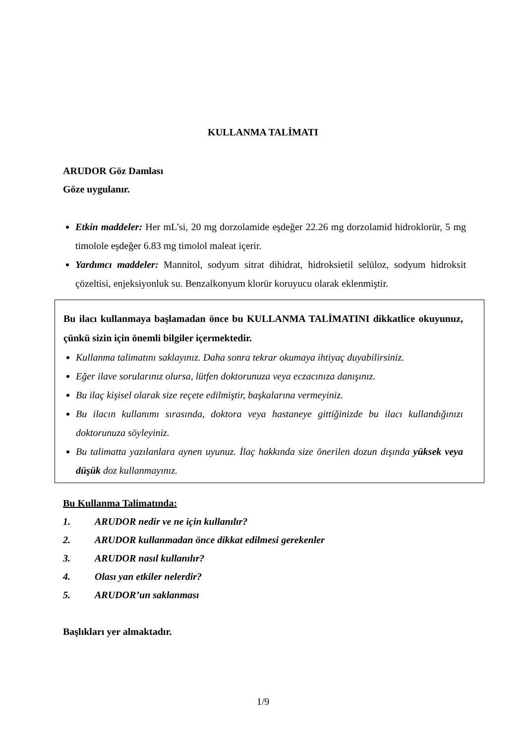KULLANMA TALİMATI
ARUDOR Göz Damlası
Göze uygulanır.
Etkin maddeler: Her mL’si, 20 mg dorzolamide eşdeğer 22.26 mg dorzolamid hidroklorür, 5 mg timolole eşdeğer 6.83 mg timolol maleat içerir.
Yardımcı maddeler: Mannitol, sodyum sitrat dihidrat, hidroksietil selüloz, sodyum hidroksit çözeltisi, enjeksiyonluk su. Benzalkonyum klorür koruyucu olarak eklenmiştir.
Bu ilacı kullanmaya başlamadan önce bu KULLANMA TALİMATINI dikkatlice okuyunuz, çünkü sizin için önemli bilgiler içermektedir.
Kullanma talimatını saklayınız. Daha sonra tekrar okumaya ihtiyaç duyabilirsiniz.
Eğer ilave sorularınız olursa, lütfen doktorunuza veya eczacınıza danışınız.
Bu ilaç kişisel olarak size reçete edilmiştir, başkalarına vermeyiniz.
Bu ilacın kullanımı sırasında, doktora veya hastaneye gittiğinizde bu ilacı kullandığınızı doktorunuza söyleyiniz.
Bu talimatta yazılanlara aynen uyunuz. İlaç hakkında size önerilen dozun dışında yüksek veya düşük doz kullanmayınız.
Bu Kullanma Talimatında:
| 1. | ARUDOR nedir ve ne için kullanılır? |
| 2. | ARUDOR kullanmadan önce dikkat edilmesi gerekenler |
| 3. | ARUDOR nasıl kullanılır? |
| 4. | Olası yan etkiler nelerdir? |
| 5. | ARUDOR’un saklanması |
Başlıkları yer almaktadır.
1/9